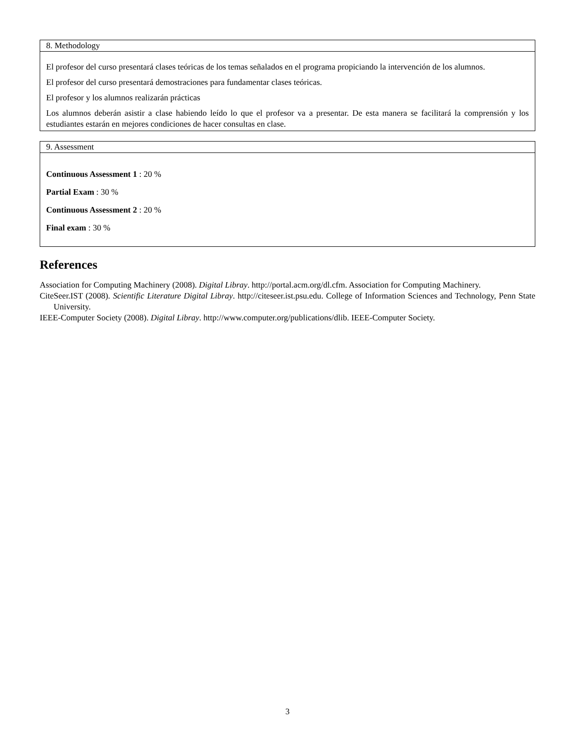8. Methodology
El profesor del curso presentará clases teóricas de los temas señalados en el programa propiciando la intervención de los alumnos.
El profesor del curso presentará demostraciones para fundamentar clases teóricas.
El profesor y los alumnos realizarán prácticas
Los alumnos deberán asistir a clase habiendo leído lo que el profesor va a presentar. De esta manera se facilitará la comprensión y los estudiantes estarán en mejores condiciones de hacer consultas en clase.
9. Assessment
Continuous Assessment 1 : 20 %
Partial Exam : 30 %
Continuous Assessment 2 : 20 %
Final exam : 30 %
References
Association for Computing Machinery (2008). Digital Libray. http://portal.acm.org/dl.cfm. Association for Computing Machinery.
CiteSeer.IST (2008). Scientific Literature Digital Libray. http://citeseer.ist.psu.edu. College of Information Sciences and Technology, Penn State University.
IEEE-Computer Society (2008). Digital Libray. http://www.computer.org/publications/dlib. IEEE-Computer Society.
3